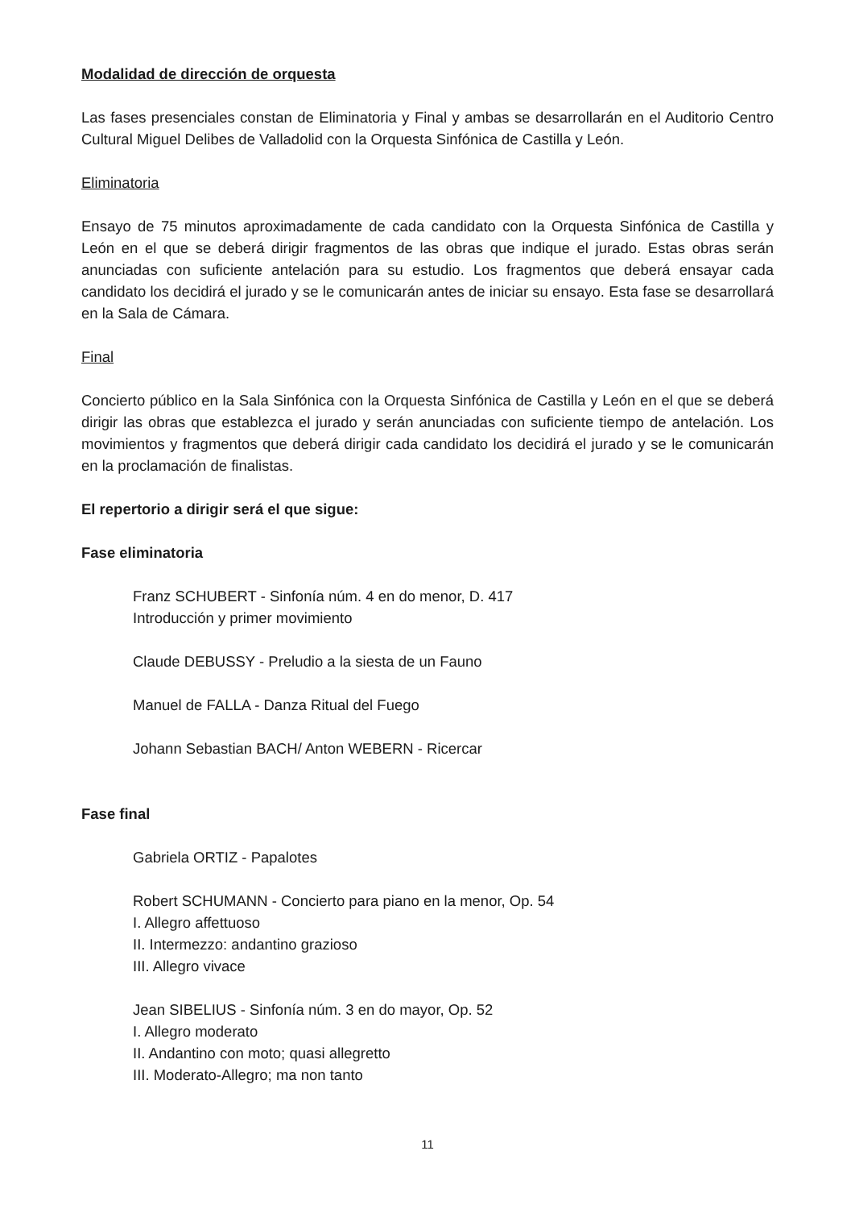Modalidad de dirección de orquesta
Las fases presenciales constan de Eliminatoria y Final y ambas se desarrollarán en el Auditorio Centro Cultural Miguel Delibes de Valladolid con la Orquesta Sinfónica de Castilla y León.
Eliminatoria
Ensayo de 75 minutos aproximadamente de cada candidato con la Orquesta Sinfónica de Castilla y León en el que se deberá dirigir fragmentos de las obras que indique el jurado. Estas obras serán anunciadas con suficiente antelación para su estudio. Los fragmentos que deberá ensayar cada candidato los decidirá el jurado y se le comunicarán antes de iniciar su ensayo. Esta fase se desarrollará en la Sala de Cámara.
Final
Concierto público en la Sala Sinfónica con la Orquesta Sinfónica de Castilla y León en el que se deberá dirigir las obras que establezca el jurado y serán anunciadas con suficiente tiempo de antelación. Los movimientos y fragmentos que deberá dirigir cada candidato los decidirá el jurado y se le comunicarán en la proclamación de finalistas.
El repertorio a dirigir será el que sigue:
Fase eliminatoria
Franz SCHUBERT - Sinfonía núm. 4 en do menor, D. 417
Introducción y primer movimiento
Claude DEBUSSY - Preludio a la siesta de un Fauno
Manuel de FALLA - Danza Ritual del Fuego
Johann Sebastian BACH/ Anton WEBERN - Ricercar
Fase final
Gabriela ORTIZ - Papalotes
Robert SCHUMANN - Concierto para piano en la menor, Op. 54
I. Allegro affettuoso
II. Intermezzo: andantino grazioso
III. Allegro vivace
Jean SIBELIUS - Sinfonía núm. 3 en do mayor, Op. 52
I. Allegro moderato
II. Andantino con moto; quasi allegretto
III. Moderato-Allegro; ma non tanto
11